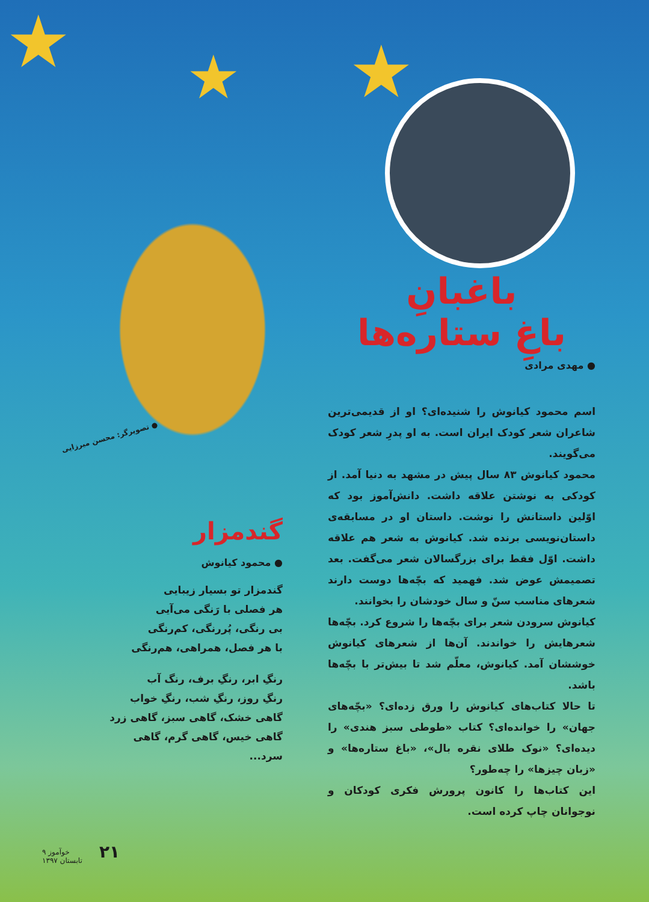★ ★ ★
● تصویرگر: محسن میرزایی
باغبانِ
باغِ ستاره‌ها
● مهدی مرادی
اسم محمود کیانوش را شنیده‌ای؟ او از قدیمی‌ترین شاعران شعر کودک ایران است. به او پدرِ شعر کودک می‌گویند.
محمود کیانوش ۸۳ سال پیش در مشهد به دنیا آمد. از کودکی به نوشتن علاقه داشت. دانش‌آموز بود که اوّلین داستانش را نوشت. داستان او در مسابقه‌ی داستان‌نویسی برنده شد. کیانوش به شعر هم علاقه داشت. اوّل فقط برای بزرگسالان شعر می‌گفت. بعد تصمیمش عوض شد. فهمید که بچّه‌ها دوست دارند شعرهای مناسب سنّ و سال خودشان را بخوانند.
کیانوش سرودن شعر برای بچّه‌ها را شروع کرد. بچّه‌ها شعرهایش را خواندند. آن‌ها از شعرهای کیانوش خوششان آمد. کیانوش، معلّم شد تا بیش‌تر با بچّه‌ها باشد.
تا حالا کتاب‌های کیانوش را ورق زده‌ای؟ «بچّه‌های جهان» را خوانده‌ای؟ کتاب «طوطی سبز هندی» را دیده‌ای؟ «نوک طلای نقره بال»، «باغ ستاره‌ها» و «زبان چیزها» را چه‌طور؟
این کتاب‌ها را کانون پرورش فکری کودکان و نوجوانان چاپ کرده است.
گندمزار
● محمود کیانوش
گندمزار تو بسیار زیبایی
هر فصلی با رَنگی می‌آیی
بی رنگی، پُررنگی، کم‌رنگی
با هر فصل، همراهی، هم‌رنگی
رنگِ ابر، رنگِ برف، رنگ آب
رنگِ روز، رنگِ شب، رنگِ خواب
گاهی خشک، گاهی سبز، گاهی زرد
گاهی خیس، گاهی گرم، گاهی سرد...
خوآموز ۹
تابستان ۱۳۹۷
۲۱